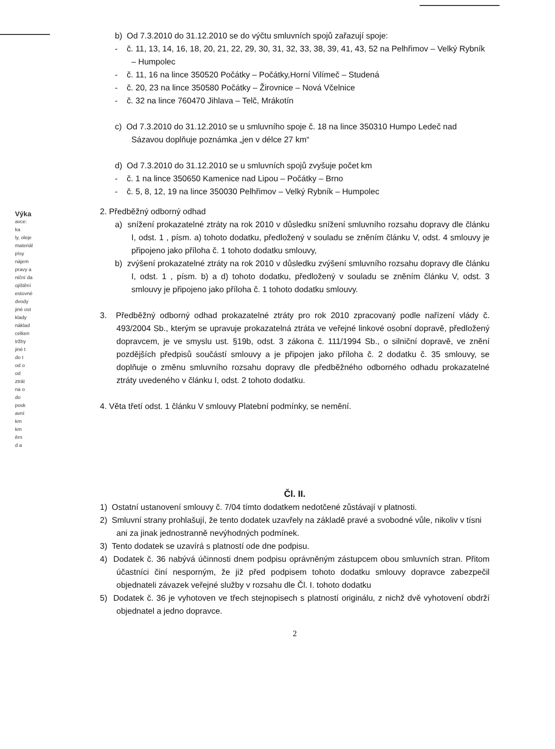Výka
avce:
ka
ly, oleje
materiál
písy
nájem
pravy a
niční da
ojištění
estovné
dvody
jiné ost
klady
náklad
celken
tržby
jiné t
do t
od o
od
ztrát
na o
do
posk
avní
km
km
ěrn
d a
b) Od 7.3.2010 do 31.12.2010 se do výčtu smluvních spojů zařazují spoje:
- č. 11, 13, 14, 16, 18, 20, 21, 22, 29, 30, 31, 32, 33, 38, 39, 41, 43, 52 na Pelhřimov – Velký Rybník – Humpolec
- č. 11, 16 na lince 350520 Počátky – Počátky,Horní Vilímeč – Studená
- č. 20, 23 na lince 350580 Počátky – Žirovnice – Nová Včelnice
- č. 32 na lince 760470 Jihlava – Telč, Mrákotín
c) Od 7.3.2010 do 31.12.2010 se u smluvního spoje č. 18 na lince 350310 Humpo Ledeč nad Sázavou doplňuje poznámka „jen v délce 27 km“
d) Od 7.3.2010 do 31.12.2010 se u smluvních spojů zvyšuje počet km
- č. 1 na lince 350650 Kamenice nad Lipou – Počátky – Brno
- č. 5, 8, 12, 19 na lince 350030 Pelhřimov – Velký Rybník – Humpolec
2. Předběžný odborný odhad
a) snížení prokazatelné ztráty na rok 2010 v důsledku snížení smluvního rozsahu dopravy dle článku I, odst. 1 , písm. a) tohoto dodatku, předložený v souladu se zněním článku V, odst. 4 smlouvy je připojeno jako příloha č. 1 tohoto dodatku smlouvy,
b) zvýšení prokazatelné ztráty na rok 2010 v důsledku zvýšení smluvního rozsahu dopravy dle článku I, odst. 1 , písm. b) a d) tohoto dodatku, předložený v souladu se zněním článku V, odst. 3 smlouvy je připojeno jako příloha č. 1 tohoto dodatku smlouvy.
3. Předběžný odborný odhad prokazatelné ztráty pro rok 2010 zpracovaný podle nařízení vlády č. 493/2004 Sb., kterým se upravuje prokazatelná ztráta ve veřejné linkové osobní dopravě, předložený dopravcem, je ve smyslu ust. §19b, odst. 3 zákona č. 111/1994 Sb., o silniční dopravě, ve znění pozdějších předpisů součástí smlouvy a je připojen jako příloha č. 2 dodatku č. 35 smlouvy, se doplňuje o změnu smluvního rozsahu dopravy dle předběžného odborného odhadu prokazatelné ztráty uvedeného v článku I, odst. 2 tohoto dodatku.
4. Věta třetí odst. 1 článku V smlouvy Platební podmínky, se nemění.
Čl. II.
1) Ostatní ustanovení smlouvy č. 7/04 tímto dodatkem nedotčené zůstávají v platnosti.
2) Smluvní strany prohlašují, že tento dodatek uzavřely na základě pravé a svobodné vůle, nikoliv v tísni ani za jinak jednostranně nevýhodných podmínek.
3) Tento dodatek se uzavírá s platností ode dne podpisu.
4) Dodatek č. 36 nabývá účinnosti dnem podpisu oprávněným zástupcem obou smluvních stran. Přitom účastníci činí nesporným, že již před podpisem tohoto dodatku smlouvy dopravce zabezpečil objednateli závazek veřejné služby v rozsahu dle Čl. I. tohoto dodatku
5) Dodatek č. 36 je vyhotoven ve třech stejnopisech s platností originálu, z nichž dvě vyhotovení obdrží objednatel a jedno dopravce.
2